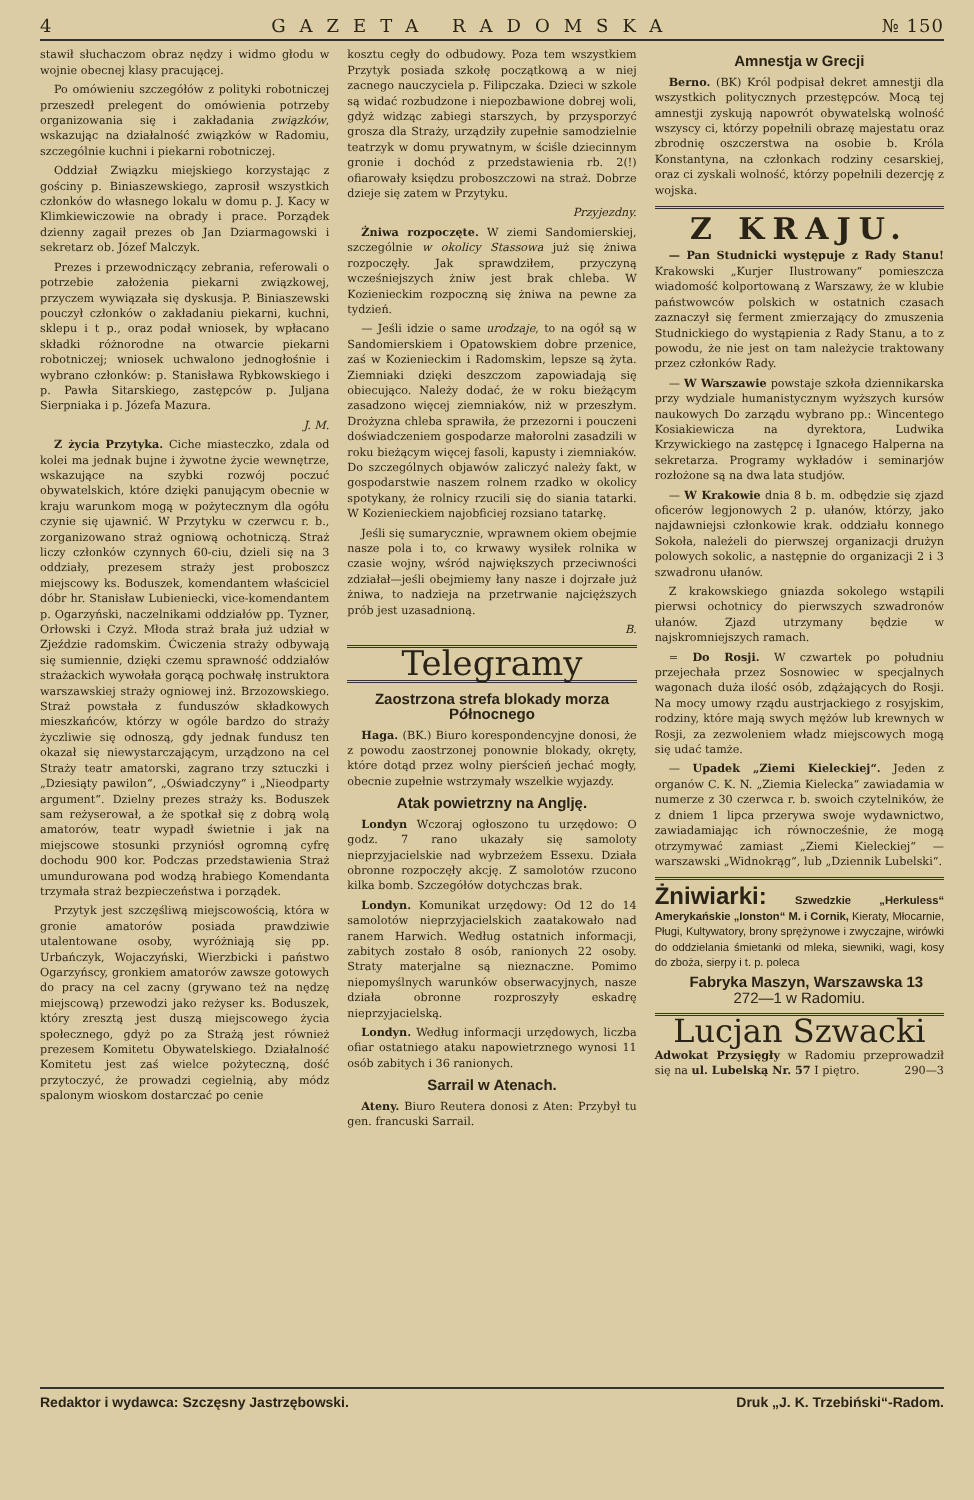4 GAZETA RADOMSKA № 150
stawił słuchaczom obraz nędzy i widmo głodu w wojnie obecnej klasy pracującej.
Po omówieniu szczegółów z polityki robotniczej przeszedł prelegent do omówienia potrzeby organizowania się i zakładania związków, wskazując na działalność związków w Radomiu, szczególnie kuchni i piekarni robotniczej.
Oddział Związku miejskiego korzystając z gościny p. Biniaszewskiego, zaprosił wszystkich członków do własnego lokalu w domu p. J. Kacy w Klimkiewiczowie na obrady i prace. Porządek dzienny zagaił prezes ob Jan Dziarmagowski i sekretarz ob. Józef Malczyk.
Prezes i przewodniczący zebrania, referowali o potrzebie założenia piekarni związkowej, przyczem wywiązała się dyskusja. P. Biniaszewski pouczył członków o zakładaniu piekarni, kuchni, sklepu i t p., oraz podał wniosek, by wpłacano składki różnorodne na otwarcie piekarni robotniczej; wniosek uchwalono jednogłośnie i wybrano członków: p. Stanisława Rybkowskiego i p. Pawła Sitarskiego, zastępców p. Juljana Sierpniaka i p. Józefa Mazura.
J. M.
Z życia Przytyka. Ciche miasteczko, zdala od kolei ma jednak bujne i żywotne życie wewnętrze, wskazujące na szybki rozwój poczuć obywatelskich, które dzięki panującym obecnie w kraju warunkom mogą w pożytecznym dla ogółu czynie się ujawnić. W Przytyku w czerwcu r. b., zorganizowano straż ogniową ochotniczą. Straż liczy członków czynnych 60-ciu, dzieli się na 3 oddziały, prezesem straży jest proboszcz miejscowy ks. Boduszek, komendantem właściciel dóbr hr. Stanisław Lubieniecki, vice-komendantem p. Ogarzyński, naczelnikami oddziałów pp. Tyzner, Orłowski i Czyż. Młoda straż brała już udział w Zjeździe radomskim. Ćwiczenia straży odbywają się sumiennie, dzięki czemu sprawność oddziałów strażackich wywołała gorącą pochwałę instruktora warszawskiej straży ogniowej inż. Brzozowskiego. Straż powstała z funduszów składkowych mieszkańców, którzy w ogóle bardzo do straży życzliwie się odnoszą, gdy jednak fundusz ten okazał się niewystarczającym, urządzono na cel Straży teatr amatorski, zagrano trzy sztuczki i „Dziesiąty pawilon“, „Oświadczyny“ i „Nieodparty argument“. Dzielny prezes straży ks. Boduszek sam reżyserował, a że spotkał się z dobrą wolą amatorów, teatr wypadł świetnie i jak na miejscowe stosunki przyniósł ogromną cyfrę dochodu 900 kor. Podczas przedstawienia Straż umundurowana pod wodzą hrabiego Komendanta trzymała straż bezpieczeństwa i porządek.
Przytyk jest szczęśliwą miejscowością, która w gronie amatorów posiada prawdziwie utalentowane osoby, wyróżniają się pp. Urbańczyk, Wojaczyński, Wierzbicki i państwo Ogarzyńscy, gronkiem amatorów zawsze gotowych do pracy na cel zacny (grywano też na nędzę miejscową) przewodzi jako reżyser ks. Boduszek, który zresztą jest duszą miejscowego życia społecznego, gdyż po za Strażą jest również prezesem Komitetu Obywatelskiego. Działalność Komitetu jest zaś wielce pożyteczną, dość przytoczyć, że prowadzi cegielnią, aby módz spalonym wioskom dostarczać po cenie
kosztu cegły do odbudowy. Poza tem wszystkiem Przytyk posiada szkołę początkową a w niej zacnego nauczyciela p. Filipczaka. Dzieci w szkole są widać rozbudzone i niepozbawione dobrej woli, gdyż widząc zabiegi starszych, by przysporzyć grosza dla Straży, urządziły zupełnie samodzielnie teatrzyk w domu prywatnym, w ściśle dziecinnym gronie i dochód z przedstawienia rb. 2(!) ofiarowały księdzu proboszczowi na straż. Dobrze dzieje się zatem w Przytyku.
Przyjezdny.
Żniwa rozpoczęte. W ziemi Sandomierskiej, szczególnie w okolicy Stassowa już się żniwa rozpoczęły. Jak sprawdziłem, przyczyną wcześniejszych żniw jest brak chleba. W Kozienieckim rozpoczną się żniwa na pewne za tydzień.
— Jeśli idzie o same urodzaje, to na ogół są w Sandomierskiem i Opatowskiem dobre przenice, zaś w Kozienieckim i Radomskim, lepsze są żyta. Ziemniaki dzięki deszczom zapowiadają się obiecująco. Należy dodać, że w roku bieżącym zasadzono więcej ziemniaków, niż w przeszłym. Drożyzna chleba sprawiła, że przezorni i pouczeni doświadczeniem gospodarze małorolni zasadzili w roku bieżącym więcej fasoli, kapusty i ziemniaków. Do szczególnych objawów zaliczyć należy fakt, w gospodarstwie naszem rolnem rzadko w okolicy spotykany, że rolnicy rzucili się do siania tatarki. W Kozienieckiem najobficiej rozsiano tatarkę.
Jeśli się sumarycznie, wprawnem okiem obejmie nasze pola i to, co krwawy wysiłek rolnika w czasie wojny, wśród największych przeciwności zdziałał—jeśli obejmiemy łany nasze i dojrzałe już żniwa, to nadzieja na przetrwanie najcięższych prób jest uzasadnioną.
B.
Telegramy
Zaostrzona strefa blokady morza Północnego
Haga. (BK.) Biuro korespondencyjne donosi, że z powodu zaostrzonej ponownie blokady, okręty, które dotąd przez wolny pierścień jechać mogły, obecnie zupełnie wstrzymały wszelkie wyjazdy.
Atak powietrzny na Anglję.
Londyn Wczoraj ogłoszono tu urzędowo: O godz. 7 rano ukazały się samoloty nieprzyjacielskie nad wybrzeżem Essexu. Działa obronne rozpoczęły akcję. Z samolotów rzucono kilka bomb. Szczegółów dotychczas brak.
Londyn. Komunikat urzędowy: Od 12 do 14 samolotów nieprzyjacielskich zaatakowało nad ranem Harwich. Według ostatnich informacji, zabitych zostało 8 osób, ranionych 22 osoby. Straty materjalne są nieznaczne. Pomimo niepomyślnych warunków obserwacyjnych, nasze działa obronne rozproszyły eskadrę nieprzyjacielską.
Londyn. Według informacji urzędowych, liczba ofiar ostatniego ataku napowietrznego wynosi 11 osób zabitych i 36 ranionych.
Sarrail w Atenach.
Ateny. Biuro Reutera donosi z Aten: Przybył tu gen. francuski Sarrail.
Amnestja w Grecji
Berno. (BK) Król podpisał dekret amnestji dla wszystkich politycznych przestępców. Mocą tej amnestji zyskują napowrót obywatelską wolność wszyscy ci, którzy popełnili obrazę majestatu oraz zbrodnię oszczerstwa na osobie b. Króla Konstantyna, na członkach rodziny cesarskiej, oraz ci zyskali wolność, którzy popełnili dezercję z wojska.
Z KRAJU.
— Pan Studnicki występuje z Rady Stanu! Krakowski „Kurjer Ilustrowany“ pomieszcza wiadomość kolportowaną z Warszawy, że w klubie państwowców polskich w ostatnich czasach zaznaczył się ferment zmierzający do zmuszenia Studnickiego do wystąpienia z Rady Stanu, a to z powodu, że nie jest on tam należycie traktowany przez członków Rady.
— W Warszawie powstaje szkoła dziennikarska przy wydziale humanistycznym wyższych kursów naukowych Do zarządu wybrano pp.: Wincentego Kosiakiewicza na dyrektora, Ludwika Krzywickiego na zastępcę i Ignacego Halperna na sekretarza. Programy wykładów i seminarjów rozłożone są na dwa lata studjów.
— W Krakowie dnia 8 b. m. odbędzie się zjazd oficerów legjonowych 2 p. ułanów, którzy, jako najdawniejsi członkowie krak. oddziału konnego Sokoła, należeli do pierwszej organizacji drużyn polowych sokolic, a następnie do organizacji 2 i 3 szwadronu ułanów.
Z krakowskiego gniazda sokolego wstąpili pierwsi ochotnicy do pierwszych szwadronów ułanów. Zjazd utrzymany będzie w najskromniejszych ramach.
= Do Rosji. W czwartek po południu przejechała przez Sosnowiec w specjalnych wagonach duża ilość osób, zdążających do Rosji. Na mocy umowy rządu austrjackiego z rosyjskim, rodziny, które mają swych mężów lub krewnych w Rosji, za zezwoleniem władz miejscowych mogą się udać tamże.
— Upadek „Ziemi Kieleckiej“. Jeden z organów C. K. N. „Ziemia Kielecka“ zawiadamia w numerze z 30 czerwca r. b. swoich czytelników, że z dniem 1 lipca przerywa swoje wydawnictwo, zawiadamiając ich równocześnie, że mogą otrzymywać zamiast „Ziemi Kieleckiej“ — warszawski „Widnokrąg“, lub „Dziennik Lubelski“.
Żniwiarki: Szwedzkie „Herkuless“ Amerykańskie „Ionston“ M. i Cornik, Kieraty, Młocarnie, Pługi, Kultywatory, brony sprężynowe i zwyczajne, wirówki do oddzielania śmietanki od mleka, siewniki, wagi, kosy do zboża, sierpy i t. p. poleca
Fabryka Maszyn, Warszawska 13
272—1 w Radomiu.
Lucjan Szwacki
Adwokat Przysięgły w Radomiu przeprowadził się na ul. Lubelską Nr. 57 I piętro. 290—3
Redaktor i wydawca: Szczęsny Jastrzębowski. Druk „J. K. Trzebiński“-Radom.